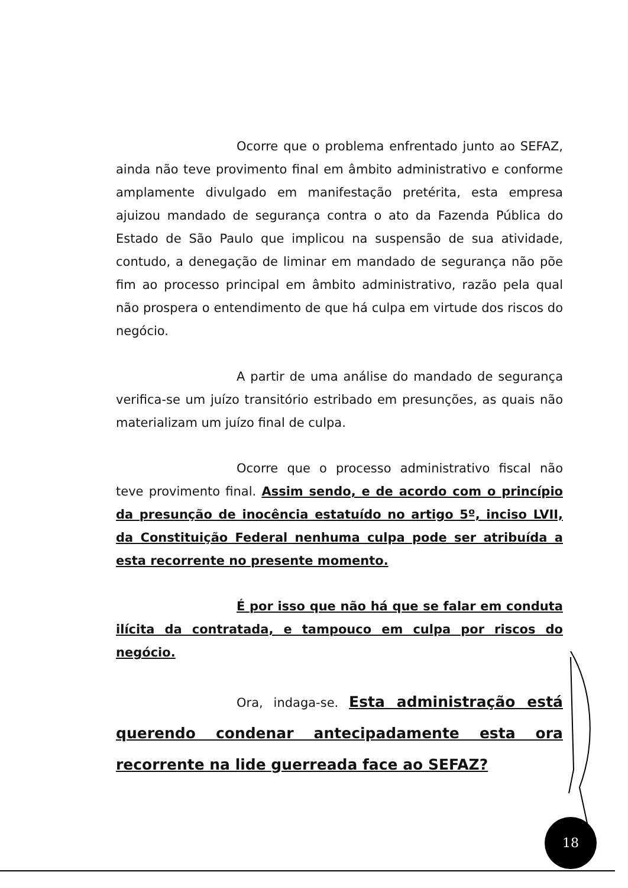Ocorre que o problema enfrentado junto ao SEFAZ, ainda não teve provimento final em âmbito administrativo e conforme amplamente divulgado em manifestação pretérita, esta empresa ajuizou mandado de segurança contra o ato da Fazenda Pública do Estado de São Paulo que implicou na suspensão de sua atividade, contudo, a denegação de liminar em mandado de segurança não põe fim ao processo principal em âmbito administrativo, razão pela qual não prospera o entendimento de que há culpa em virtude dos riscos do negócio.
A partir de uma análise do mandado de segurança verifica-se um juízo transitório estribado em presunções, as quais não materializam um juízo final de culpa.
Ocorre que o processo administrativo fiscal não teve provimento final. Assim sendo, e de acordo com o princípio da presunção de inocência estatuído no artigo 5º, inciso LVII, da Constituição Federal nenhuma culpa pode ser atribuída a esta recorrente no presente momento.
É por isso que não há que se falar em conduta ilícita da contratada, e tampouco em culpa por riscos do negócio.
Ora, indaga-se. Esta administração está querendo condenar antecipadamente esta ora recorrente na lide guerreada face ao SEFAZ?
18